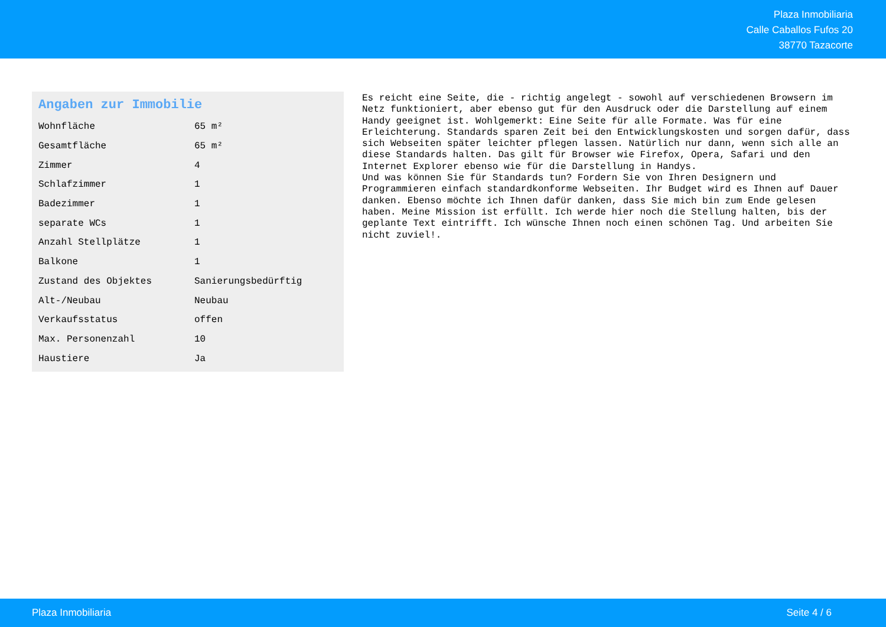Plaza Inmobiliaria
Calle Caballos Fufos 20
38770 Tazacorte
Angaben zur Immobilie
| Wohnfläche | 65 m² |
| Gesamtfläche | 65 m² |
| Zimmer | 4 |
| Schlafzimmer | 1 |
| Badezimmer | 1 |
| separate WCs | 1 |
| Anzahl Stellplätze | 1 |
| Balkone | 1 |
| Zustand des Objektes | Sanierungsbedürftig |
| Alt-/Neubau | Neubau |
| Verkaufsstatus | offen |
| Max. Personenzahl | 10 |
| Haustiere | Ja |
Es reicht eine Seite, die - richtig angelegt - sowohl auf verschiedenen Browsern im Netz funktioniert, aber ebenso gut für den Ausdruck oder die Darstellung auf einem Handy geeignet ist. Wohlgemerkt: Eine Seite für alle Formate. Was für eine Erleichterung. Standards sparen Zeit bei den Entwicklungskosten und sorgen dafür, dass sich Webseiten später leichter pflegen lassen. Natürlich nur dann, wenn sich alle an diese Standards halten. Das gilt für Browser wie Firefox, Opera, Safari und den Internet Explorer ebenso wie für die Darstellung in Handys.
Und was können Sie für Standards tun? Fordern Sie von Ihren Designern und Programmieren einfach standardkonforme Webseiten. Ihr Budget wird es Ihnen auf Dauer danken. Ebenso möchte ich Ihnen dafür danken, dass Sie mich bin zum Ende gelesen haben. Meine Mission ist erfüllt. Ich werde hier noch die Stellung halten, bis der geplante Text eintrifft. Ich wünsche Ihnen noch einen schönen Tag. Und arbeiten Sie nicht zuviel!.
Plaza Inmobiliaria Seite 4 / 6